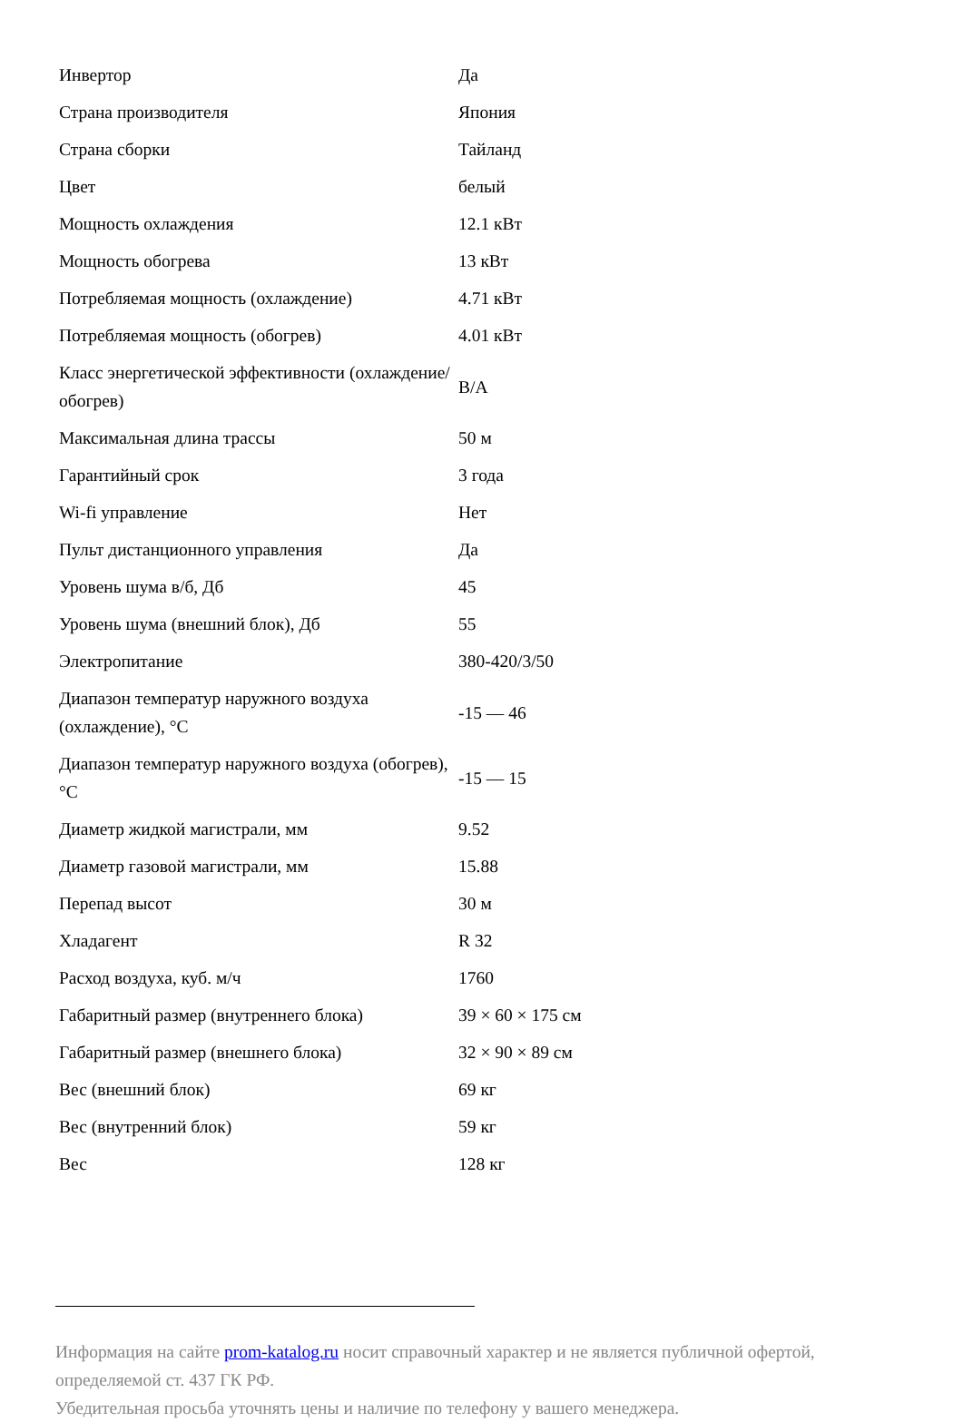| Инвертор | Да |
| Страна производителя | Япония |
| Страна сборки | Тайланд |
| Цвет | белый |
| Мощность охлаждения | 12.1 кВт |
| Мощность обогрева | 13 кВт |
| Потребляемая мощность (охлаждение) | 4.71 кВт |
| Потребляемая мощность (обогрев) | 4.01 кВт |
| Класс энергетической эффективности (охлаждение/обогрев) | B/A |
| Максимальная длина трассы | 50 м |
| Гарантийный срок | 3 года |
| Wi-fi управление | Нет |
| Пульт дистанционного управления | Да |
| Уровень шума в/б, Дб | 45 |
| Уровень шума (внешний блок), Дб | 55 |
| Электропитание | 380-420/3/50 |
| Диапазон температур наружного воздуха (охлаждение), °C | -15 — 46 |
| Диапазон температур наружного воздуха (обогрев), °C | -15 — 15 |
| Диаметр жидкой магистрали, мм | 9.52 |
| Диаметр газовой магистрали, мм | 15.88 |
| Перепад высот | 30 м |
| Хладагент | R 32 |
| Расход воздуха, куб. м/ч | 1760 |
| Габаритный размер (внутреннего блока) | 39 × 60 × 175 см |
| Габаритный размер (внешнего блока) | 32 × 90 × 89 см |
| Вес (внешний блок) | 69 кг |
| Вес (внутренний блок) | 59 кг |
| Вес | 128 кг |
Информация на сайте prom-katalog.ru носит справочный характер и не является публичной офертой, определяемой ст. 437 ГК РФ.
Убедительная просьба уточнять цены и наличие по телефону у вашего менеджера.